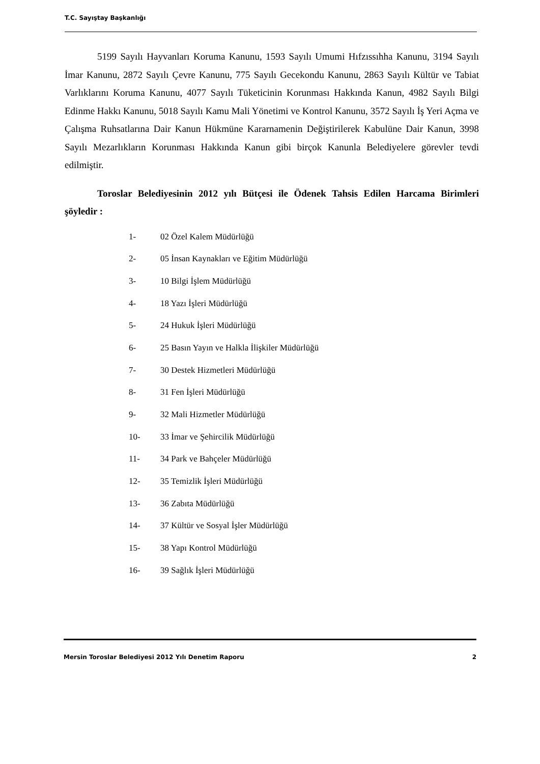T.C. Sayıştay Başkanlığı
5199 Sayılı Hayvanları Koruma Kanunu, 1593 Sayılı Umumi Hıfzıssıhha Kanunu, 3194 Sayılı İmar Kanunu, 2872 Sayılı Çevre Kanunu, 775 Sayılı Gecekondu Kanunu, 2863 Sayılı Kültür ve Tabiat Varlıklarını Koruma Kanunu, 4077 Sayılı Tüketicinin Korunması Hakkında Kanun, 4982 Sayılı Bilgi Edinme Hakkı Kanunu, 5018 Sayılı Kamu Mali Yönetimi ve Kontrol Kanunu, 3572 Sayılı İş Yeri Açma ve Çalışma Ruhsatlarına Dair Kanun Hükmüne Kararnamenin Değiştirilerek Kabulüne Dair Kanun, 3998 Sayılı Mezarlıkların Korunması Hakkında Kanun gibi birçok Kanunla Belediyelere görevler tevdi edilmiştir.
Toroslar Belediyesinin 2012 yılı Bütçesi ile Ödenek Tahsis Edilen Harcama Birimleri şöyledir :
1- 02 Özel Kalem Müdürlüğü
2- 05 İnsan Kaynakları ve Eğitim Müdürlüğü
3- 10 Bilgi İşlem Müdürlüğü
4- 18 Yazı İşleri Müdürlüğü
5- 24 Hukuk İşleri Müdürlüğü
6- 25 Basın Yayın ve Halkla İlişkiler Müdürlüğü
7- 30 Destek Hizmetleri Müdürlüğü
8- 31 Fen İşleri Müdürlüğü
9- 32 Mali Hizmetler Müdürlüğü
10- 33 İmar ve Şehircilik Müdürlüğü
11- 34 Park ve Bahçeler Müdürlüğü
12- 35 Temizlik İşleri Müdürlüğü
13- 36 Zabıta Müdürlüğü
14- 37 Kültür ve Sosyal İşler Müdürlüğü
15- 38 Yapı Kontrol Müdürlüğü
16- 39 Sağlık İşleri Müdürlüğü
Mersin Toroslar Belediyesi 2012 Yılı Denetim Raporu 2